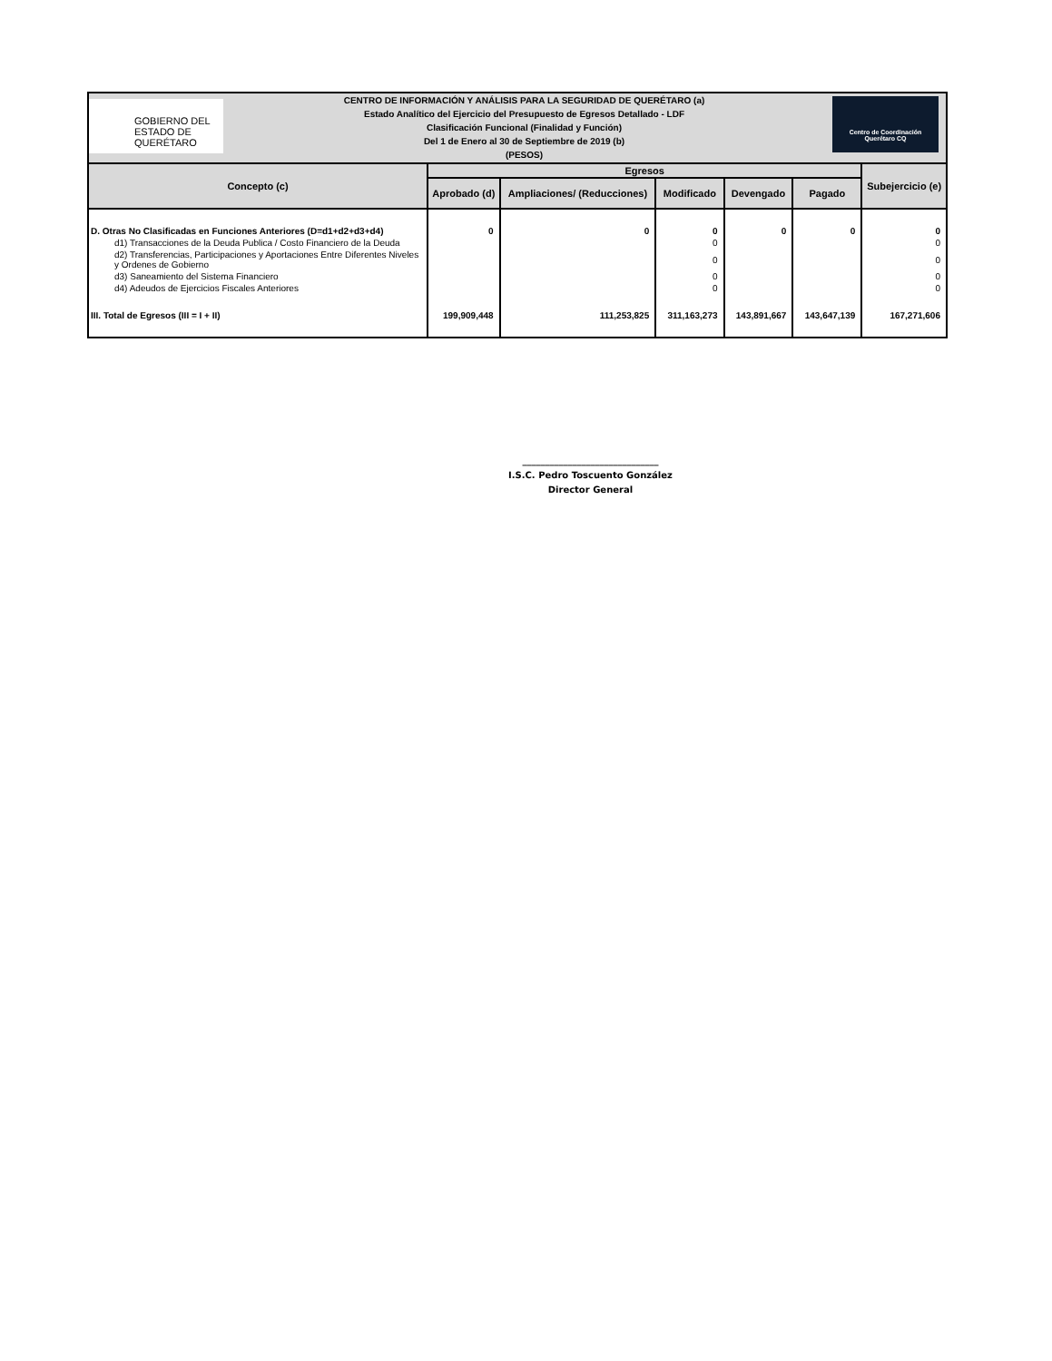GOBIERNO DEL ESTADO DE
QUERÉTARO
CENTRO DE INFORMACIÓN Y ANÁLISIS PARA LA SEGURIDAD DE QUERÉTARO (a)
Estado Analítico del Ejercicio del Presupuesto de Egresos Detallado - LDF
Clasificación Funcional (Finalidad y Función)
Del 1 de Enero al 30 de Septiembre de 2019 (b)
(PESOS)
Centro de Coordinación
Querétaro CQ
| Concepto (c) | Egresos | | | | | Subejercicio (e) |
| --- | --- | --- | --- | --- | --- | --- |
| | Aprobado (d) | Ampliaciones/ (Reducciones) | Modificado | Devengado | Pagado | |
| D. Otras No Clasificadas en Funciones Anteriores (D=d1+d2+d3+d4) | 0 | 0 | 0 | 0 | 0 | 0 |
| d1) Transacciones de la Deuda Publica / Costo Financiero de la Deuda | | | 0 | | | 0 |
| d2) Transferencias, Participaciones y Aportaciones Entre Diferentes Niveles y Ordenes de Gobierno | | | 0 | | | 0 |
| d3) Saneamiento del Sistema Financiero | | | 0 | | | 0 |
| d4) Adeudos de Ejercicios Fiscales Anteriores | | | 0 | | | 0 |
| III. Total de Egresos (III = I + II) | 199,909,448 | 111,253,825 | 311,163,273 | 143,891,667 | 143,647,139 | 167,271,606 |
______________________________
I.S.C. Pedro Toscuento González
Director General